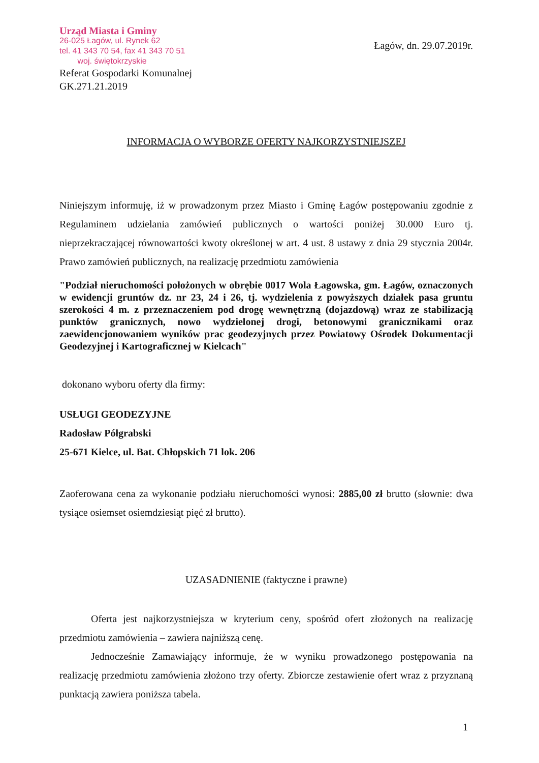Urząd Miasta i Gminy
26-025 Łagów, ul. Rynek 62
tel. 41 343 70 54, fax 41 343 70 51
woj. świętokrzyskie
Referat Gospodarki Komunalnej
GK.271.21.2019
Łagów, dn. 29.07.2019r.
INFORMACJA O WYBORZE OFERTY NAJKORZYSTNIEJSZEJ
Niniejszym informuję, iż w prowadzonym przez Miasto i Gminę Łagów postępowaniu zgodnie z Regulaminem udzielania zamówień publicznych o wartości poniżej 30.000 Euro tj. nieprzekraczającej równowartości kwoty określonej w art. 4 ust. 8 ustawy z dnia 29 stycznia 2004r. Prawo zamówień publicznych, na realizację przedmiotu zamówienia
"Podział nieruchomości położonych w obrębie 0017 Wola Łagowska, gm. Łagów, oznaczonych w ewidencji gruntów dz. nr 23, 24 i 26, tj. wydzielenia z powyższych działek pasa gruntu szerokości 4 m. z przeznaczeniem pod drogę wewnętrzną (dojazdową) wraz ze stabilizacją punktów granicznych, nowo wydzielonej drogi, betonowymi granicznikami oraz zaewidencjonowaniem wyników prac geodezyjnych przez Powiatowy Ośrodek Dokumentacji Geodezyjnej i Kartograficznej w Kielcach"
dokonano wyboru oferty dla firmy:
USŁUGI GEODEZYJNE
Radosław Półgrabski
25-671 Kielce, ul. Bat. Chłopskich 71 lok. 206
Zaoferowana cena za wykonanie podziału nieruchomości wynosi: 2885,00 zł brutto (słownie: dwa tysiące osiemset osiemdziesiąt pięć zł brutto).
UZASADNIENIE (faktyczne i prawne)
Oferta jest najkorzystniejsza w kryterium ceny, spośród ofert złożonych na realizację przedmiotu zamówienia – zawiera najniższą cenę.
Jednocześnie Zamawiający informuje, że w wyniku prowadzonego postępowania na realizację przedmiotu zamówienia złożono trzy oferty. Zbiorcze zestawienie ofert wraz z przyznaną punktacją zawiera poniższa tabela.
1